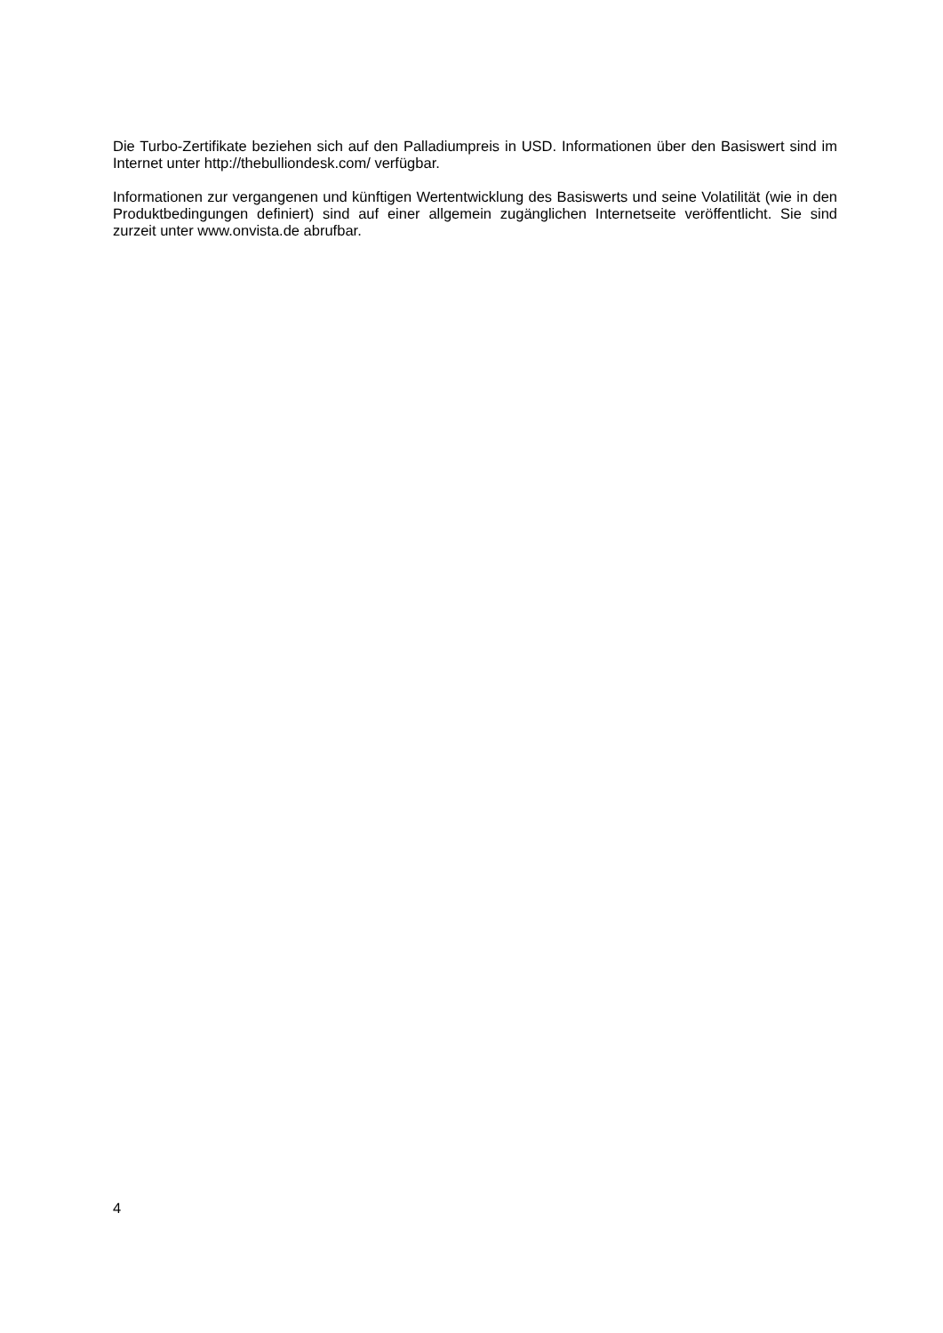Die Turbo-Zertifikate beziehen sich auf den Palladiumpreis in USD. Informationen über den Basiswert sind im Internet unter http://thebulliondesk.com/ verfügbar.
Informationen zur vergangenen und künftigen Wertentwicklung des Basiswerts und seine Volatilität (wie in den Produktbedingungen definiert) sind auf einer allgemein zugänglichen Internetseite veröffentlicht. Sie sind zurzeit unter www.onvista.de abrufbar.
4